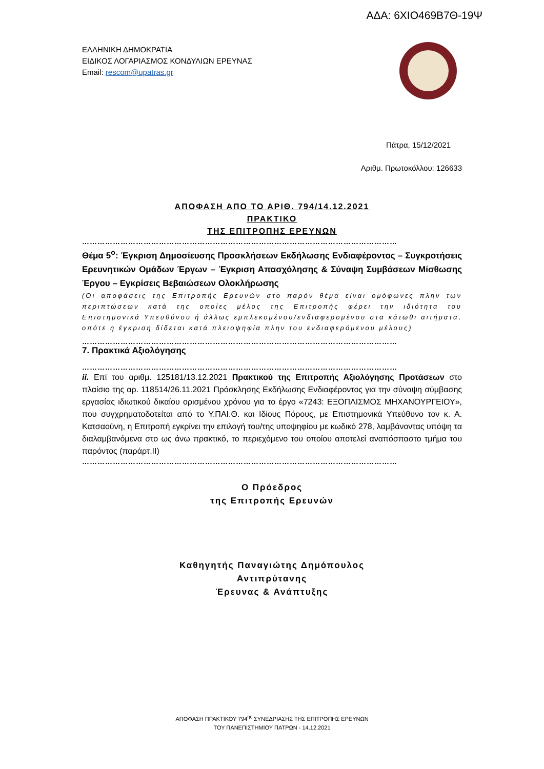ΑΔΑ: 6ΧΙΟ469Β7Θ-19Ψ
ΕΛΛΗΝΙΚΗ ΔΗΜΟΚΡΑΤΙΑ
ΕΙΔΙΚΟΣ ΛΟΓΑΡΙΑΣΜΟΣ ΚΟΝΔΥΛΙΩΝ ΕΡΕΥΝΑΣ
Email: rescom@upatras.gr
Πάτρα, 15/12/2021
Αριθμ. Πρωτοκόλλου: 126633
ΑΠΟΦΑΣΗ ΑΠΟ ΤΟ ΑΡΙΘ. 794/14.12.2021
ΠΡΑΚΤΙΚΟ
ΤΗΣ ΕΠΙΤΡΟΠΗΣ ΕΡΕΥΝΩΝ
……………………………………………………………………………………………………………
Θέμα 5<sup>ο</sup>: Έγκριση Δημοσίευσης Προσκλήσεων Εκδήλωσης Ενδιαφέροντος – Συγκροτήσεις Ερευνητικών Ομάδων Έργων – Έγκριση Απασχόλησης & Σύναψη Συμβάσεων Μίσθωσης Έργου – Εγκρίσεις Βεβαιώσεων Ολοκλήρωσης
(Οι αποφάσεις της Επιτροπής Ερευνών στο παρόν θέμα είναι ομόφωνες πλην των περιπτώσεων κατά της οποίες μέλος της Επιτροπής φέρει την ιδιότητα του Επιστημονικά Υπευθύνου ή άλλως εμπλεκομένου/ενδιαφερομένου στα κάτωθι αιτήματα, οπότε η έγκριση δίδεται κατά πλειοψηφία πλην του ενδιαφερόμενου μέλους)
……………………………………………………………………………………………………………
7. Πρακτικά Αξιολόγησης
……………………………………………………………………………………………………………
ii. Επί του αριθμ. 125181/13.12.2021 Πρακτικού της Επιτροπής Αξιολόγησης Προτάσεων στο πλαίσιο της αρ. 118514/26.11.2021 Πρόσκλησης Εκδήλωσης Ενδιαφέροντος για την σύναψη σύμβασης εργασίας ιδιωτικού δικαίου ορισμένου χρόνου για το έργο «7243: ΕΞΟΠΛΙΣΜΟΣ ΜΗΧΑΝΟΥΡΓΕΙΟΥ», που συγχρηματοδοτείται από το Υ.ΠΑΙ.Θ. και Ιδίους Πόρους, με Επιστημονικά Υπεύθυνο τον κ. Α. Κατσαούνη, η Επιτροπή εγκρίνει την επιλογή του/της υποψηφίου με κωδικό 278, λαμβάνοντας υπόψη τα διαλαμβανόμενα στο ως άνω πρακτικό, το περιεχόμενο του οποίου αποτελεί αναπόσπαστο τμήμα του παρόντος (παράρτ.ΙΙ)
……………………………………………………………………………………………………………
Ο Πρόεδρος
της Επιτροπής Ερευνών
Καθηγητής Παναγιώτης Δημόπουλος
Αντιπρύτανης
Έρευνας & Ανάπτυξης
ΑΠΟΦΑΣΗ ΠΡΑΚΤΙΚΟΥ 794<sup>ης</sup> ΣΥΝΕΔΡΙΑΣΗΣ ΤΗΣ ΕΠΙΤΡΟΠΗΣ ΕΡΕΥΝΩΝ
ΤΟΥ ΠΑΝΕΠΙΣΤΗΜΙΟΥ ΠΑΤΡΩΝ - 14.12.2021